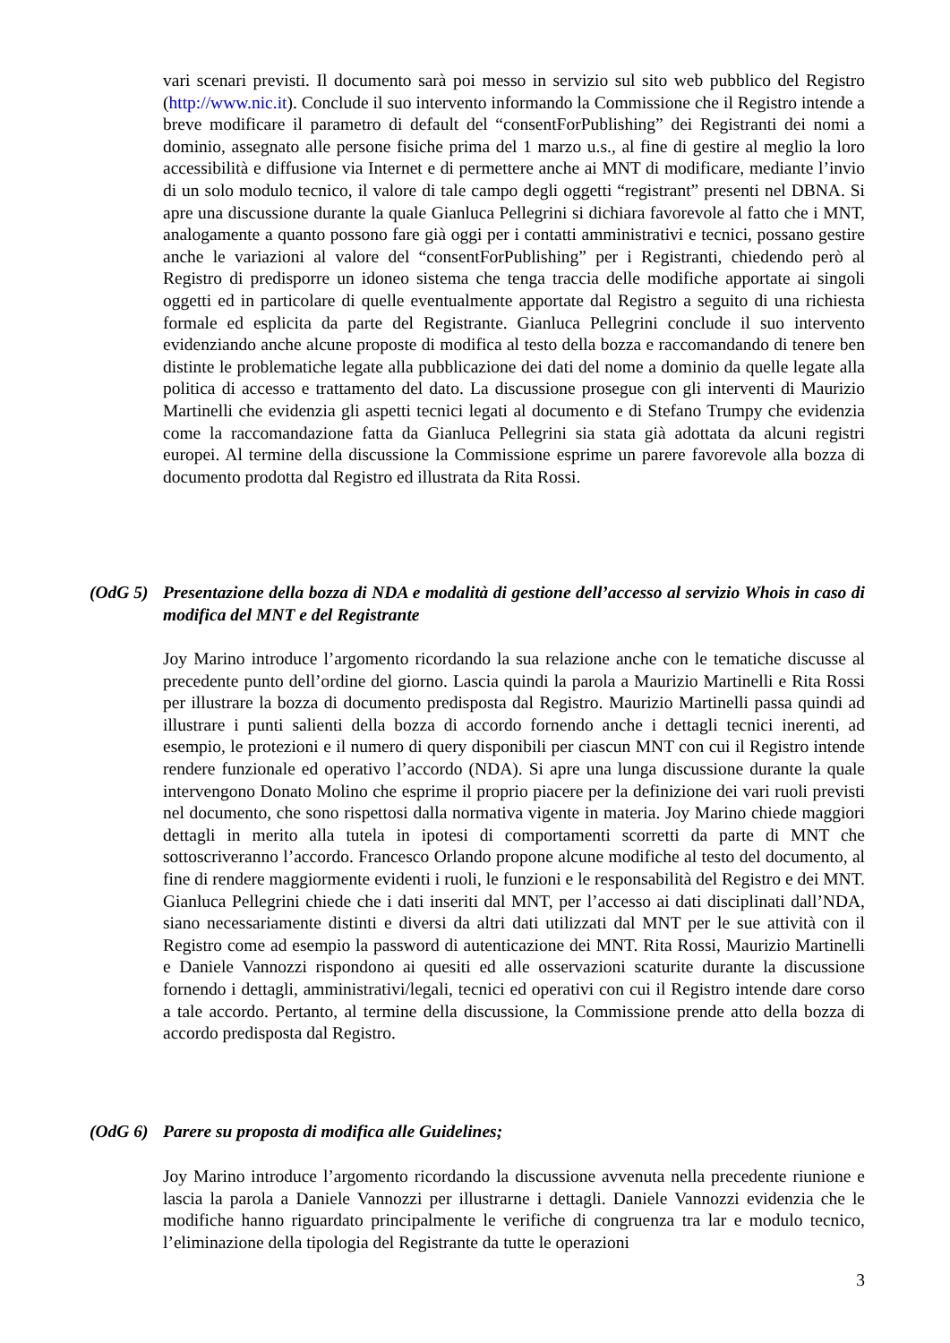vari scenari previsti. Il documento sarà poi messo in servizio sul sito web pubblico del Registro (http://www.nic.it). Conclude il suo intervento informando la Commissione che il Registro intende a breve modificare il parametro di default del “consentForPublishing” dei Registranti dei nomi a dominio, assegnato alle persone fisiche prima del 1 marzo u.s., al fine di gestire al meglio la loro accessibilità e diffusione via Internet e di permettere anche ai MNT di modificare, mediante l’invio di un solo modulo tecnico, il valore di tale campo degli oggetti “registrant” presenti nel DBNA. Si apre una discussione durante la quale Gianluca Pellegrini si dichiara favorevole al fatto che i MNT, analogamente a quanto possono fare già oggi per i contatti amministrativi e tecnici, possano gestire anche le variazioni al valore del “consentForPublishing” per i Registranti, chiedendo però al Registro di predisporre un idoneo sistema che tenga traccia delle modifiche apportate ai singoli oggetti ed in particolare di quelle eventualmente apportate dal Registro a seguito di una richiesta formale ed esplicita da parte del Registrante. Gianluca Pellegrini conclude il suo intervento evidenziando anche alcune proposte di modifica al testo della bozza e raccomandando di tenere ben distinte le problematiche legate alla pubblicazione dei dati del nome a dominio da quelle legate alla politica di accesso e trattamento del dato. La discussione prosegue con gli interventi di Maurizio Martinelli che evidenzia gli aspetti tecnici legati al documento e di Stefano Trumpy che evidenzia come la raccomandazione fatta da Gianluca Pellegrini sia stata già adottata da alcuni registri europei. Al termine della discussione la Commissione esprime un parere favorevole alla bozza di documento prodotta dal Registro ed illustrata da Rita Rossi.
(OdG 5) Presentazione della bozza di NDA e modalità di gestione dell’accesso al servizio Whois in caso di modifica del MNT e del Registrante
Joy Marino introduce l’argomento ricordando la sua relazione anche con le tematiche discusse al precedente punto dell’ordine del giorno. Lascia quindi la parola a Maurizio Martinelli e Rita Rossi per illustrare la bozza di documento predisposta dal Registro. Maurizio Martinelli passa quindi ad illustrare i punti salienti della bozza di accordo fornendo anche i dettagli tecnici inerenti, ad esempio, le protezioni e il numero di query disponibili per ciascun MNT con cui il Registro intende rendere funzionale ed operativo l’accordo (NDA). Si apre una lunga discussione durante la quale intervengono Donato Molino che esprime il proprio piacere per la definizione dei vari ruoli previsti nel documento, che sono rispettosi dalla normativa vigente in materia. Joy Marino chiede maggiori dettagli in merito alla tutela in ipotesi di comportamenti scorretti da parte di MNT che sottoscriveranno l’accordo. Francesco Orlando propone alcune modifiche al testo del documento, al fine di rendere maggiormente evidenti i ruoli, le funzioni e le responsabilità del Registro e dei MNT. Gianluca Pellegrini chiede che i dati inseriti dal MNT, per l’accesso ai dati disciplinati dall’NDA, siano necessariamente distinti e diversi da altri dati utilizzati dal MNT per le sue attività con il Registro come ad esempio la password di autenticazione dei MNT. Rita Rossi, Maurizio Martinelli e Daniele Vannozzi rispondono ai quesiti ed alle osservazioni scaturite durante la discussione fornendo i dettagli, amministrativi/legali, tecnici ed operativi con cui il Registro intende dare corso a tale accordo. Pertanto, al termine della discussione, la Commissione prende atto della bozza di accordo predisposta dal Registro.
(OdG 6) Parere su proposta di modifica alle Guidelines;
Joy Marino introduce l’argomento ricordando la discussione avvenuta nella precedente riunione e lascia la parola a Daniele Vannozzi per illustrarne i dettagli. Daniele Vannozzi evidenzia che le modifiche hanno riguardato principalmente le verifiche di congruenza tra lar e modulo tecnico, l’eliminazione della tipologia del Registrante da tutte le operazioni
3